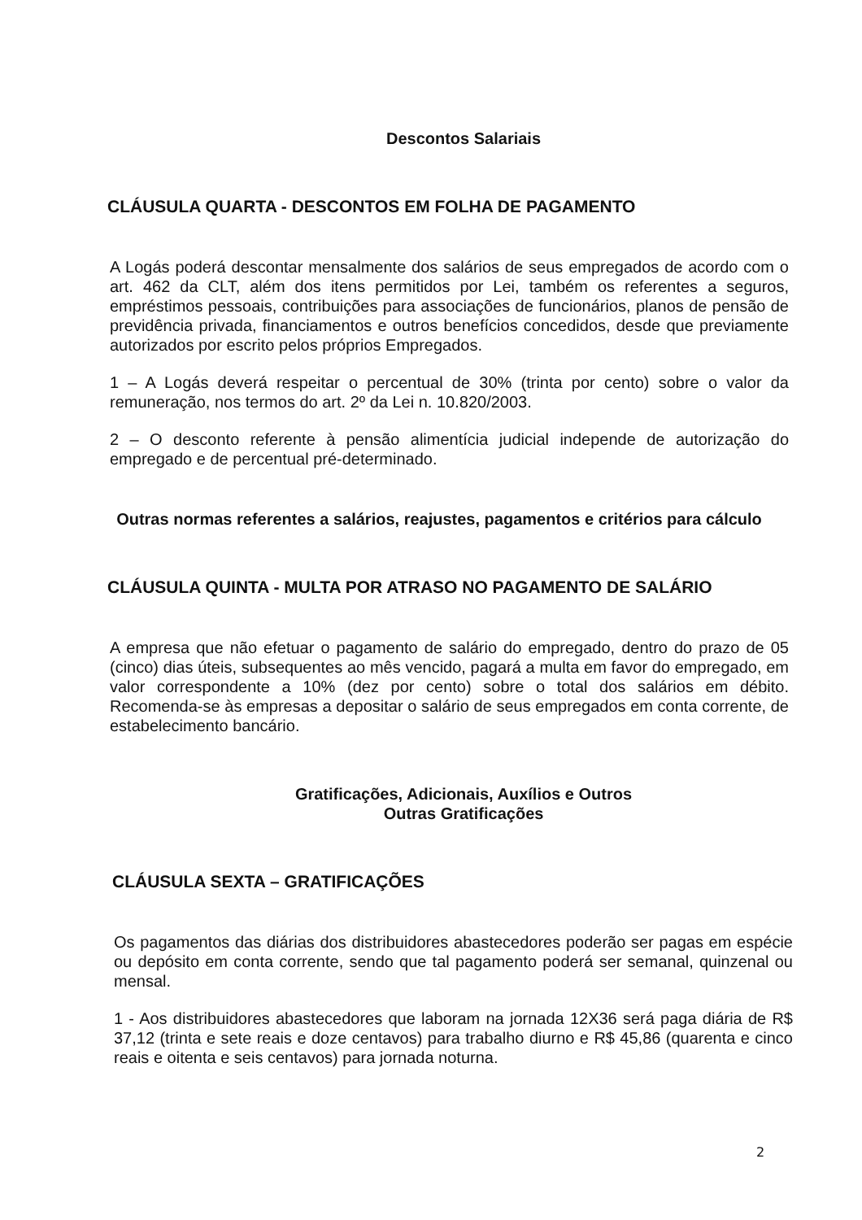Descontos Salariais
CLÁUSULA QUARTA - DESCONTOS EM FOLHA DE PAGAMENTO
A Logás poderá descontar mensalmente dos salários de seus empregados de acordo com o art. 462 da CLT, além dos itens permitidos por Lei, também os referentes a seguros, empréstimos pessoais, contribuições para associações de funcionários, planos de pensão de previdência privada, financiamentos e outros benefícios concedidos, desde que previamente autorizados por escrito pelos próprios Empregados.
1 – A Logás deverá respeitar o percentual de 30% (trinta por cento) sobre o valor da remuneração, nos termos do art. 2º da Lei n. 10.820/2003.
2 – O desconto referente à pensão alimentícia judicial independe de autorização do empregado e de percentual pré-determinado.
Outras normas referentes a salários, reajustes, pagamentos e critérios para cálculo
CLÁUSULA QUINTA - MULTA POR ATRASO NO PAGAMENTO DE SALÁRIO
A empresa que não efetuar o pagamento de salário do empregado, dentro do prazo de 05 (cinco) dias úteis, subsequentes ao mês vencido, pagará a multa em favor do empregado, em valor correspondente a 10% (dez por cento) sobre o total dos salários em débito. Recomenda-se às empresas a depositar o salário de seus empregados em conta corrente, de estabelecimento bancário.
Gratificações, Adicionais, Auxílios e Outros
Outras Gratificações
CLÁUSULA SEXTA – GRATIFICAÇÕES
Os pagamentos das diárias dos distribuidores abastecedores poderão ser pagas em espécie ou depósito em conta corrente, sendo que tal pagamento poderá ser semanal, quinzenal ou mensal.
1 - Aos distribuidores abastecedores que laboram na jornada 12X36 será paga diária de R$ 37,12 (trinta e sete reais e doze centavos) para trabalho diurno e R$ 45,86 (quarenta e cinco reais e oitenta e seis centavos) para jornada noturna.
2